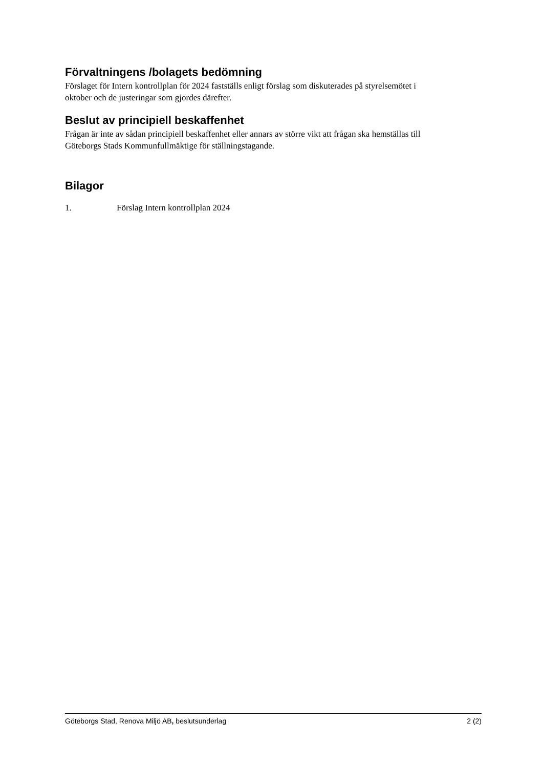Förvaltningens /bolagets bedömning
Förslaget för Intern kontrollplan för 2024 fastställs enligt förslag som diskuterades på styrelsemötet i oktober och de justeringar som gjordes därefter.
Beslut av principiell beskaffenhet
Frågan är inte av sådan principiell beskaffenhet eller annars av större vikt att frågan ska hemställas till Göteborgs Stads Kommunfullmäktige för ställningstagande.
Bilagor
1. Förslag Intern kontrollplan 2024
Göteborgs Stad, Renova Miljö AB, beslutsunderlag 2 (2)